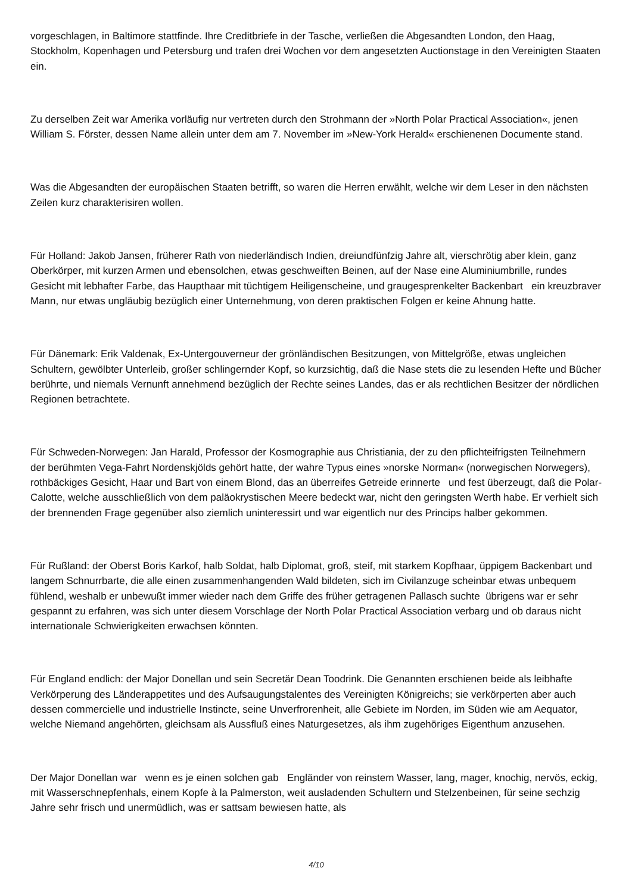vorgeschlagen, in Baltimore stattfinde. Ihre Creditbriefe in der Tasche, verließen die Abgesandten London, den Haag, Stockholm, Kopenhagen und Petersburg und trafen drei Wochen vor dem angesetzten Auctionstage in den Vereinigten Staaten ein.
Zu derselben Zeit war Amerika vorläufig nur vertreten durch den Strohmann der »North Polar Practical Association«, jenen William S. Förster, dessen Name allein unter dem am 7. November im »New-York Herald« erschienenen Documente stand.
Was die Abgesandten der europäischen Staaten betrifft, so waren die Herren erwählt, welche wir dem Leser in den nächsten Zeilen kurz charakterisiren wollen.
Für Holland: Jakob Jansen, früherer Rath von niederländisch Indien, dreiundfünfzig Jahre alt, vierschrötig aber klein, ganz Oberkörper, mit kurzen Armen und ebensolchen, etwas geschweiften Beinen, auf der Nase eine Aluminiumbrille, rundes Gesicht mit lebhafter Farbe, das Haupthaar mit tüchtigem Heiligenscheine, und graugesprenkelter Backenbart ein kreuzbraver Mann, nur etwas ungläubig bezüglich einer Unternehmung, von deren praktischen Folgen er keine Ahnung hatte.
Für Dänemark: Erik Valdenak, Ex-Untergouverneur der grönländischen Besitzungen, von Mittelgröße, etwas ungleichen Schultern, gewölbter Unterleib, großer schlingernder Kopf, so kurzsichtig, daß die Nase stets die zu lesenden Hefte und Bücher berührte, und niemals Vernunft annehmend bezüglich der Rechte seines Landes, das er als rechtlichen Besitzer der nördlichen Regionen betrachtete.
Für Schweden-Norwegen: Jan Harald, Professor der Kosmographie aus Christiania, der zu den pflichteifrigsten Teilnehmern der berühmten Vega-Fahrt Nordenskjölds gehört hatte, der wahre Typus eines »norske Norman« (norwegischen Norwegers), rothbäckiges Gesicht, Haar und Bart von einem Blond, das an überreifes Getreide erinnerte und fest überzeugt, daß die Polar-Calotte, welche ausschließlich von dem paläokrystischen Meere bedeckt war, nicht den geringsten Werth habe. Er verhielt sich der brennenden Frage gegenüber also ziemlich uninteressirt und war eigentlich nur des Princips halber gekommen.
Für Rußland: der Oberst Boris Karkof, halb Soldat, halb Diplomat, groß, steif, mit starkem Kopfhaar, üppigem Backenbart und langem Schnurrbarte, die alle einen zusammenhangenden Wald bildeten, sich im Civilanzuge scheinbar etwas unbequem fühlend, weshalb er unbewußt immer wieder nach dem Griffe des früher getragenen Pallasch suchte übrigens war er sehr gespannt zu erfahren, was sich unter diesem Vorschlage der North Polar Practical Association verbarg und ob daraus nicht internationale Schwierigkeiten erwachsen könnten.
Für England endlich: der Major Donellan und sein Secretär Dean Toodrink. Die Genannten erschienen beide als leibhafte Verkörperung des Länderappetites und des Aufsaugungstalentes des Vereinigten Königreichs; sie verkörperten aber auch dessen commercielle und industrielle Instincte, seine Unverfrorenheit, alle Gebiete im Norden, im Süden wie am Aequator, welche Niemand angehörten, gleichsam als Aussfluß eines Naturgesetzes, als ihm zugehöriges Eigenthum anzusehen.
Der Major Donellan war wenn es je einen solchen gab Engländer von reinstem Wasser, lang, mager, knochig, nervös, eckig, mit Wasserschnepfenhals, einem Kopfe à la Palmerston, weit ausladenden Schultern und Stelzenbeinen, für seine sechzig Jahre sehr frisch und unermüdlich, was er sattsam bewiesen hatte, als
4/10